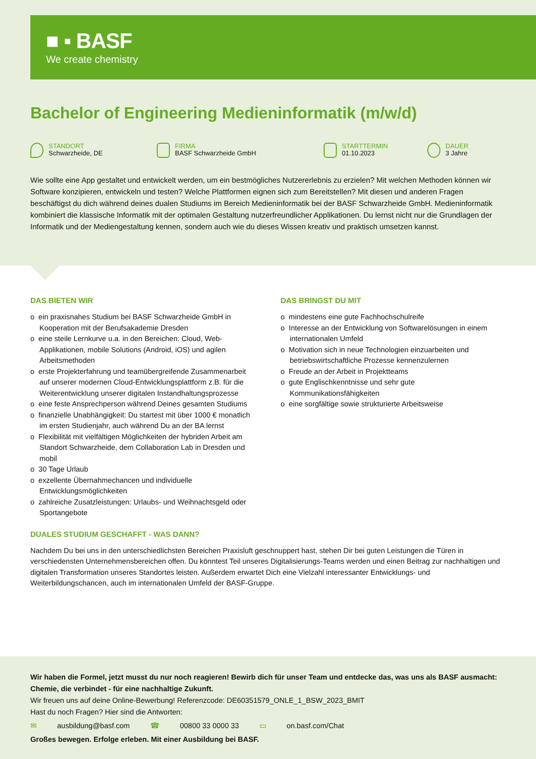■ ▪ BASF
We create chemistry
Bachelor of Engineering Medieninformatik (m/w/d)
STANDORT
Schwarzheide, DE
FIRMA
BASF Schwarzheide GmbH
STARTTERMIN
01.10.2023
DAUER
3 Jahre
Wie sollte eine App gestaltet und entwickelt werden, um ein bestmögliches Nutzererlebnis zu erzielen? Mit welchen Methoden können wir Software konzipieren, entwickeln und testen? Welche Plattformen eignen sich zum Bereitstellen? Mit diesen und anderen Fragen beschäftigst du dich während deines dualen Studiums im Bereich Medieninformatik bei der BASF Schwarzheide GmbH. Medieninformatik kombiniert die klassische Informatik mit der optimalen Gestaltung nutzerfreundlicher Applikationen. Du lernst nicht nur die Grundlagen der Informatik und der Mediengestaltung kennen, sondern auch wie du dieses Wissen kreativ und praktisch umsetzen kannst.
DAS BIETEN WIR
o ein praxisnahes Studium bei BASF Schwarzheide GmbH in Kooperation mit der Berufsakademie Dresden
o eine steile Lernkurve u.a. in den Bereichen: Cloud, Web-Applikationen, mobile Solutions (Android, iOS) und agilen Arbeitsmethoden
o erste Projekterfahrung und teamübergreifende Zusammenarbeit auf unserer modernen Cloud-Entwicklungsplattform z.B. für die Weiterentwicklung unserer digitalen Instandhaltungsprozesse
o eine feste Ansprechperson während Deines gesamten Studiums
o finanzielle Unabhängigkeit: Du startest mit über 1000 € monatlich im ersten Studienjahr, auch während Du an der BA lernst
o Flexibilität mit vielfältigen Möglichkeiten der hybriden Arbeit am Standort Schwarzheide, dem Collaboration Lab in Dresden und mobil
o 30 Tage Urlaub
o exzellente Übernahmechancen und individuelle Entwicklungsmöglichkeiten
o zahlreiche Zusatzleistungen: Urlaubs- und Weihnachtsgeld oder Sportangebote
DAS BRINGST DU MIT
o mindestens eine gute Fachhochschulreife
o Interesse an der Entwicklung von Softwarelösungen in einem internationalen Umfeld
o Motivation sich in neue Technologien einzuarbeiten und betriebswirtschaftliche Prozesse kennenzulernen
o Freude an der Arbeit in Projektteams
o gute Englischkenntnisse und sehr gute Kommunikationsfähigkeiten
o eine sorgfältige sowie strukturierte Arbeitsweise
DUALES STUDIUM GESCHAFFT - WAS DANN?
Nachdem Du bei uns in den unterschiedlichsten Bereichen Praxisluft geschnuppert hast, stehen Dir bei guten Leistungen die Türen in verschiedensten Unternehmensbereichen offen. Du könntest Teil unseres Digitalisierungs-Teams werden und einen Beitrag zur nachhaltigen und digitalen Transformation unseres Standortes leisten. Außerdem erwartet Dich eine Vielzahl interessanter Entwicklungs- und Weiterbildungschancen, auch im internationalen Umfeld der BASF-Gruppe.
Wir haben die Formel, jetzt musst du nur noch reagieren! Bewirb dich für unser Team und entdecke das, was uns als BASF ausmacht: Chemie, die verbindet - für eine nachhaltige Zukunft.
Wir freuen uns auf deine Online-Bewerbung! Referenzcode: DE60351579_ONLE_1_BSW_2023_BMIT
Hast du noch Fragen? Hier sind die Antworten:
✉ ausbildung@basf.com ☎ 00800 33 0000 33 ▭ on.basf.com/Chat
Großes bewegen. Erfolge erleben. Mit einer Ausbildung bei BASF.